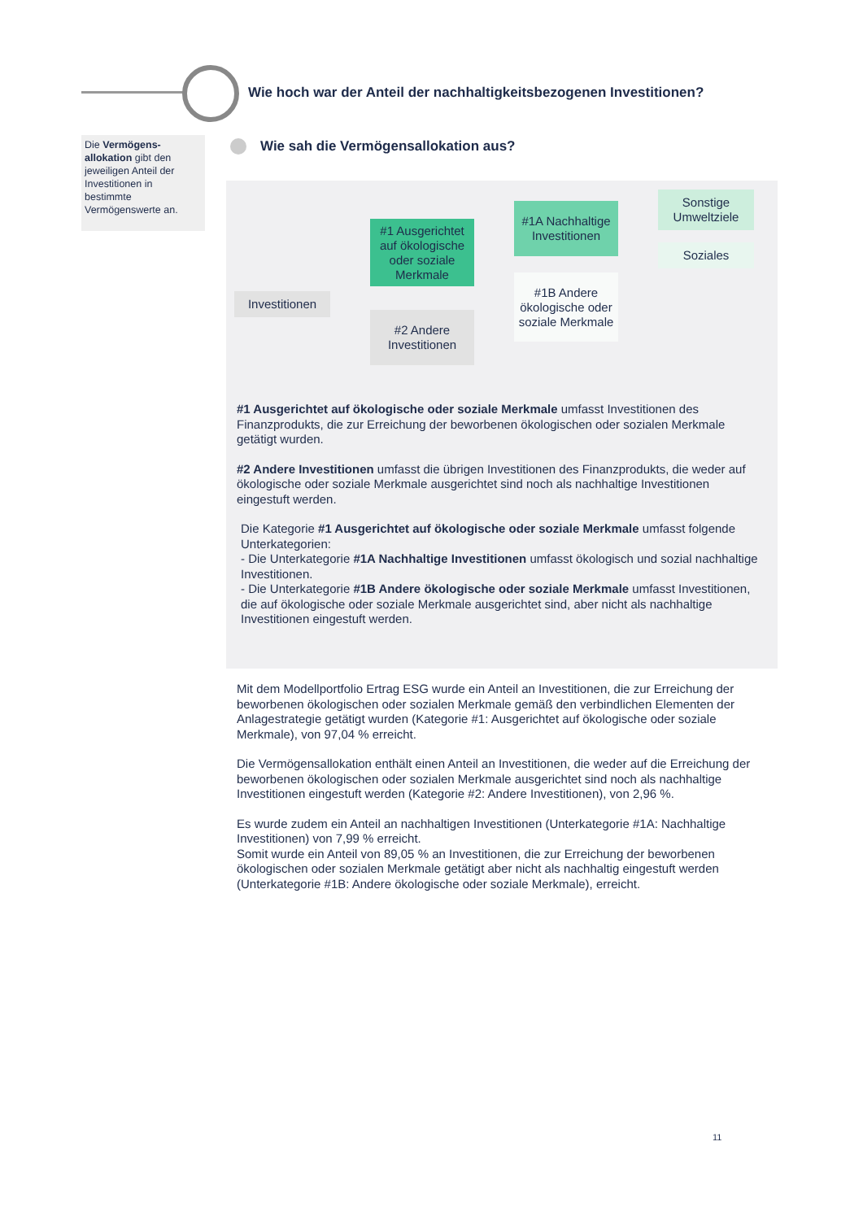Wie hoch war der Anteil der nachhaltigkeitsbezogenen Investitionen?
Die Vermögens-allokation gibt den jeweiligen Anteil der Investitionen in bestimmte Vermögenswerte an.
Wie sah die Vermögensallokation aus?
Investitionen
#1 Ausgerichtet auf ökologische oder soziale Merkmale
#2 Andere Investitionen
#1A Nachhaltige Investitionen
#1B Andere ökologische oder soziale Merkmale
Sonstige Umweltziele
Soziales
#1 Ausgerichtet auf ökologische oder soziale Merkmale umfasst Investitionen des Finanzprodukts, die zur Erreichung der beworbenen ökologischen oder sozialen Merkmale getätigt wurden.
#2 Andere Investitionen umfasst die übrigen Investitionen des Finanzprodukts, die weder auf ökologische oder soziale Merkmale ausgerichtet sind noch als nachhaltige Investitionen eingestuft werden.
Die Kategorie #1 Ausgerichtet auf ökologische oder soziale Merkmale umfasst folgende Unterkategorien:
- Die Unterkategorie #1A Nachhaltige Investitionen umfasst ökologisch und sozial nachhaltige Investitionen.
- Die Unterkategorie #1B Andere ökologische oder soziale Merkmale umfasst Investitionen, die auf ökologische oder soziale Merkmale ausgerichtet sind, aber nicht als nachhaltige Investitionen eingestuft werden.
Mit dem Modellportfolio Ertrag ESG wurde ein Anteil an Investitionen, die zur Erreichung der beworbenen ökologischen oder sozialen Merkmale gemäß den verbindlichen Elementen der Anlagestrategie getätigt wurden (Kategorie #1: Ausgerichtet auf ökologische oder soziale Merkmale), von 97,04 % erreicht.
Die Vermögensallokation enthält einen Anteil an Investitionen, die weder auf die Erreichung der beworbenen ökologischen oder sozialen Merkmale ausgerichtet sind noch als nachhaltige Investitionen eingestuft werden (Kategorie #2: Andere Investitionen), von 2,96 %.
Es wurde zudem ein Anteil an nachhaltigen Investitionen (Unterkategorie #1A: Nachhaltige Investitionen) von 7,99 % erreicht.
Somit wurde ein Anteil von 89,05 % an Investitionen, die zur Erreichung der beworbenen ökologischen oder sozialen Merkmale getätigt aber nicht als nachhaltig eingestuft werden (Unterkategorie #1B: Andere ökologische oder soziale Merkmale), erreicht.
11